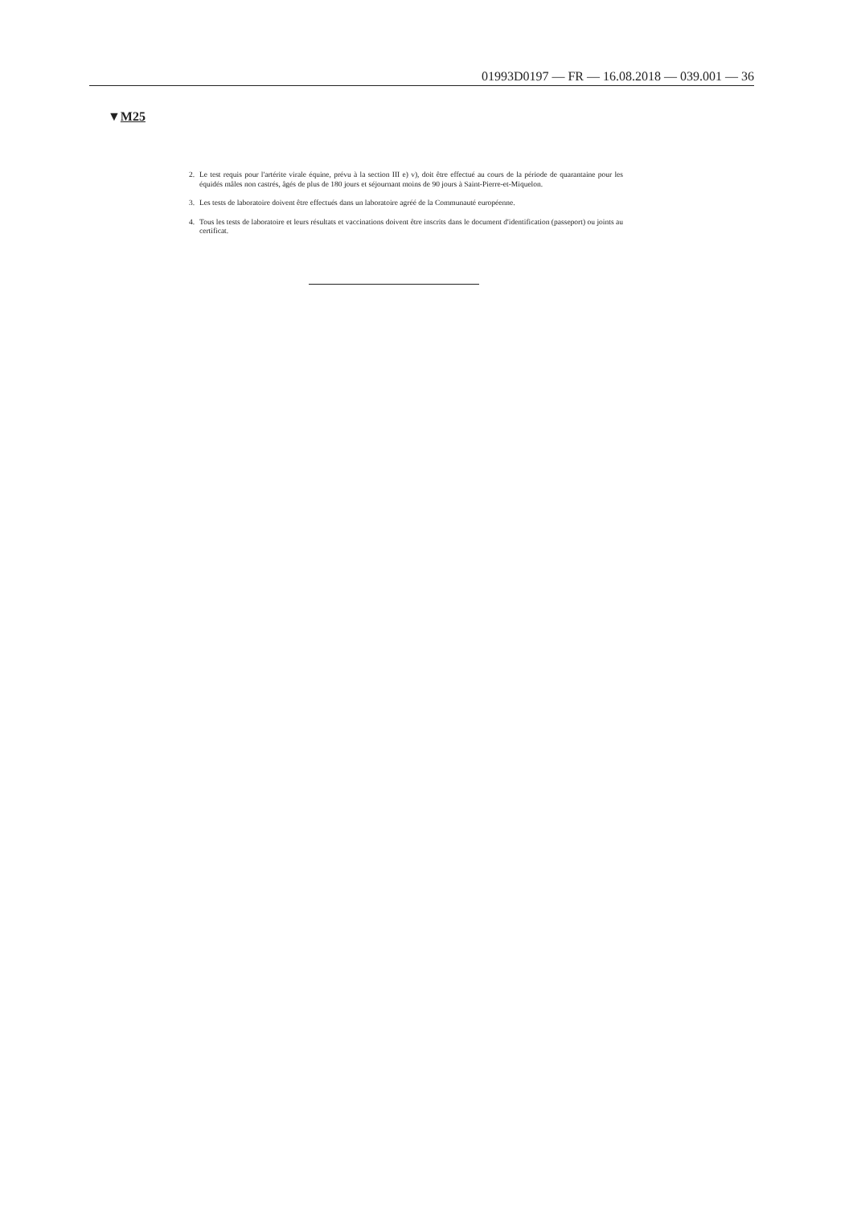01993D0197 — FR — 16.08.2018 — 039.001 — 36
▼M25
2. Le test requis pour l'artérite virale équine, prévu à la section III e) v), doit être effectué au cours de la période de quarantaine pour les équidés mâles non castrés, âgés de plus de 180 jours et séjournant moins de 90 jours à Saint-Pierre-et-Miquelon.
3. Les tests de laboratoire doivent être effectués dans un laboratoire agréé de la Communauté européenne.
4. Tous les tests de laboratoire et leurs résultats et vaccinations doivent être inscrits dans le document d'identification (passeport) ou joints au certificat.